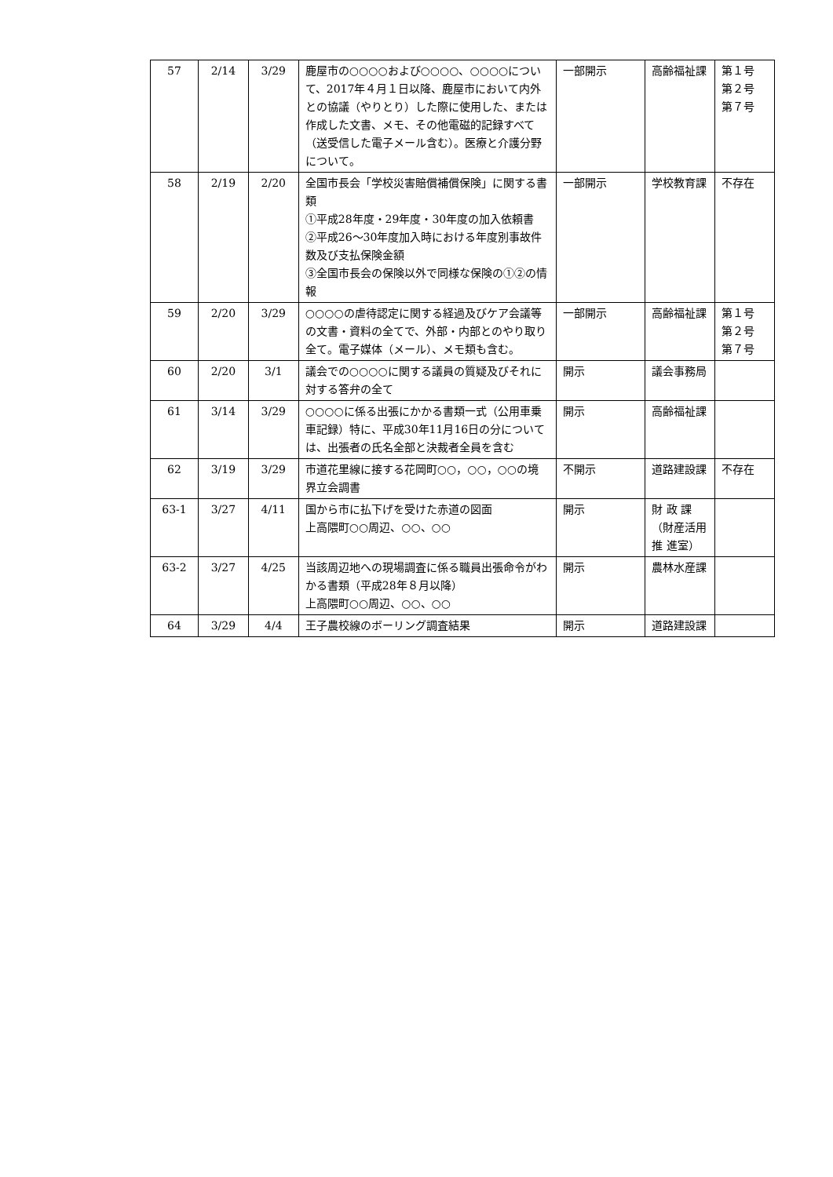| 57 | 2/14 | 3/29 | 鹿屋市の○○○○および○○○○、○○○○について、2017年４月１日以降、鹿屋市において内外との協議（やりとり）した際に使用した、または作成した文書、メモ、その他電磁的記録すべて（送受信した電子メール含む）。医療と介護分野について。 | 一部開示 | 高齢福祉課 | 第１号 第２号 第７号 |
| 58 | 2/19 | 2/20 | 全国市長会「学校災害賠償補償保険」に関する書類 ①平成28年度・29年度・30年度の加入依頼書 ②平成26～30年度加入時における年度別事故件数及び支払保険金額 ③全国市長会の保険以外で同様な保険の①②の情報 | 一部開示 | 学校教育課 | 不存在 |
| 59 | 2/20 | 3/29 | ○○○○の虐待認定に関する経過及びケア会議等の文書・資料の全てで、外部・内部とのやり取り全て。電子媒体（メール）、メモ類も含む。 | 一部開示 | 高齢福祉課 | 第１号 第２号 第７号 |
| 60 | 2/20 | 3/1 | 議会での○○○○に関する議員の質疑及びそれに対する答弁の全て | 開示 | 議会事務局 | |
| 61 | 3/14 | 3/29 | ○○○○に係る出張にかかる書類一式（公用車乗車記録）特に、平成30年11月16日の分については、出張者の氏名全部と決裁者全員を含む | 開示 | 高齢福祉課 | |
| 62 | 3/19 | 3/29 | 市道花里線に接する花岡町○○，○○，○○の境界立会調書 | 不開示 | 道路建設課 | 不存在 |
| 63-1 | 3/27 | 4/11 | 国から市に払下げを受けた赤道の図面 上高隈町○○周辺、○○、○○ | 開示 | 財 政 課（財産活用 推 進室） | |
| 63-2 | 3/27 | 4/25 | 当該周辺地への現場調査に係る職員出張命令がわかる書類（平成28年８月以降） 上高隈町○○周辺、○○、○○ | 開示 | 農林水産課 | |
| 64 | 3/29 | 4/4 | 王子農校線のボーリング調査結果 | 開示 | 道路建設課 | |